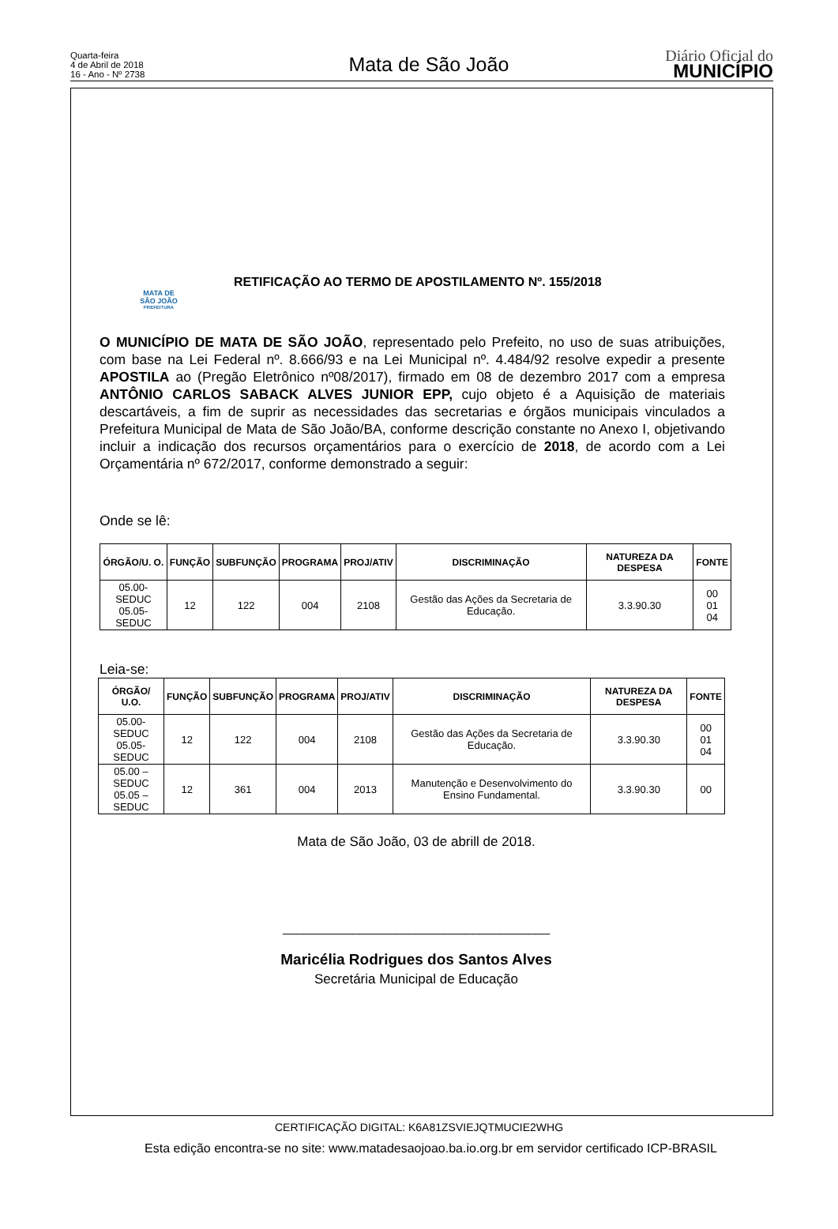Quarta-feira
4 de Abril de 2018
16 - Ano - Nº 2738
Mata de São João
Diário Oficial do
MUNICÍPIO
MATA DE
SÃO JOÃO
PREFEITURA
RETIFICAÇÃO AO TERMO DE APOSTILAMENTO Nº. 155/2018
O MUNICÍPIO DE MATA DE SÃO JOÃO, representado pelo Prefeito, no uso de suas atribuições, com base na Lei Federal nº. 8.666/93 e na Lei Municipal nº. 4.484/92 resolve expedir a presente APOSTILA ao (Pregão Eletrônico nº08/2017), firmado em 08 de dezembro 2017 com a empresa ANTÔNIO CARLOS SABACK ALVES JUNIOR EPP, cujo objeto é a Aquisição de materiais descartáveis, a fim de suprir as necessidades das secretarias e órgãos municipais vinculados a Prefeitura Municipal de Mata de São João/BA, conforme descrição constante no Anexo I, objetivando incluir a indicação dos recursos orçamentários para o exercício de 2018, de acordo com a Lei Orçamentária nº 672/2017, conforme demonstrado a seguir:
Onde se lê:
| ÓRGÃO/U. O. | FUNÇÃO | SUBFUNÇÃO | PROGRAMA | PROJ/ATIV | DISCRIMINAÇÃO | NATUREZA DA DESPESA | FONTE |
| --- | --- | --- | --- | --- | --- | --- | --- |
| 05.00-SEDUC 05.05-SEDUC | 12 | 122 | 004 | 2108 | Gestão das Ações da Secretaria de Educação. | 3.3.90.30 | 00 01 04 |
Leia-se:
| ÓRGÃO/ U.O. | FUNÇÃO | SUBFUNÇÃO | PROGRAMA | PROJ/ATIV | DISCRIMINAÇÃO | NATUREZA DA DESPESA | FONTE |
| --- | --- | --- | --- | --- | --- | --- | --- |
| 05.00-SEDUC 05.05-SEDUC | 12 | 122 | 004 | 2108 | Gestão das Ações da Secretaria de Educação. | 3.3.90.30 | 00 01 04 |
| 05.00 – SEDUC 05.05 – SEDUC | 12 | 361 | 004 | 2013 | Manutenção e Desenvolvimento do Ensino Fundamental. | 3.3.90.30 | 00 |
Mata de São João, 03 de abrill de 2018.
______________________________________
Maricélia Rodrigues dos Santos Alves
Secretária Municipal de Educação
CERTIFICAÇÃO DIGITAL: K6A81ZSVIEJQTMUCIE2WHG
Esta edição encontra-se no site: www.matadesaojoao.ba.io.org.br em servidor certificado ICP-BRASIL